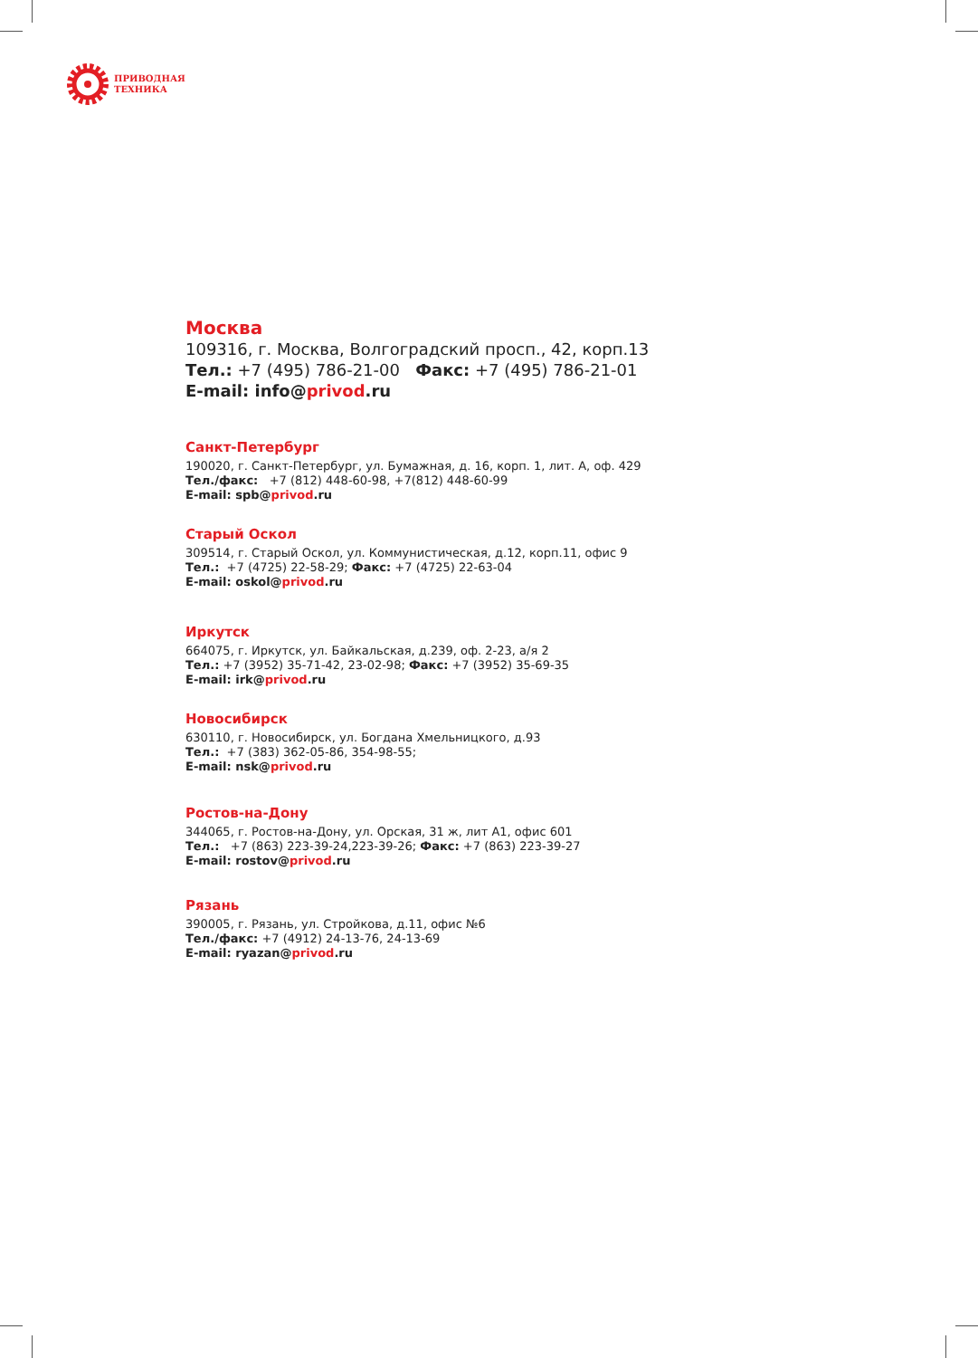ПРИВОДНАЯ
ТЕХНИКА
Москва
109316, г. Москва, Волгоградский просп., 42, корп.13
Тел.: +7 (495) 786-21-00 Факс: +7 (495) 786-21-01
E-mail: info@privod.ru
Санкт-Петербург
190020, г. Санкт-Петербург, ул. Бумажная, д. 16, корп. 1, лит. А, оф. 429
Тел./факс: +7 (812) 448-60-98, +7(812) 448-60-99
E-mail: spb@privod.ru
Старый Оскол
309514, г. Старый Оскол, ул. Коммунистическая, д.12, корп.11, офис 9
Тел.: +7 (4725) 22-58-29; Факс: +7 (4725) 22-63-04
E-mail: oskol@privod.ru
Иркутск
664075, г. Иркутск, ул. Байкальская, д.239, оф. 2-23, а/я 2
Тел.: +7 (3952) 35-71-42, 23-02-98; Факс: +7 (3952) 35-69-35
E-mail: irk@privod.ru
Новосибирск
630110, г. Новосибирск, ул. Богдана Хмельницкого, д.93
Тел.: +7 (383) 362-05-86, 354-98-55;
E-mail: nsk@privod.ru
Ростов-на-Дону
344065, г. Ростов-на-Дону, ул. Орская, 31 ж, лит А1, офис 601
Тел.: +7 (863) 223-39-24,223-39-26; Факс: +7 (863) 223-39-27
E-mail: rostov@privod.ru
Рязань
390005, г. Рязань, ул. Стройкова, д.11, офис №6
Тел./факс: +7 (4912) 24-13-76, 24-13-69
E-mail: ryazan@privod.ru